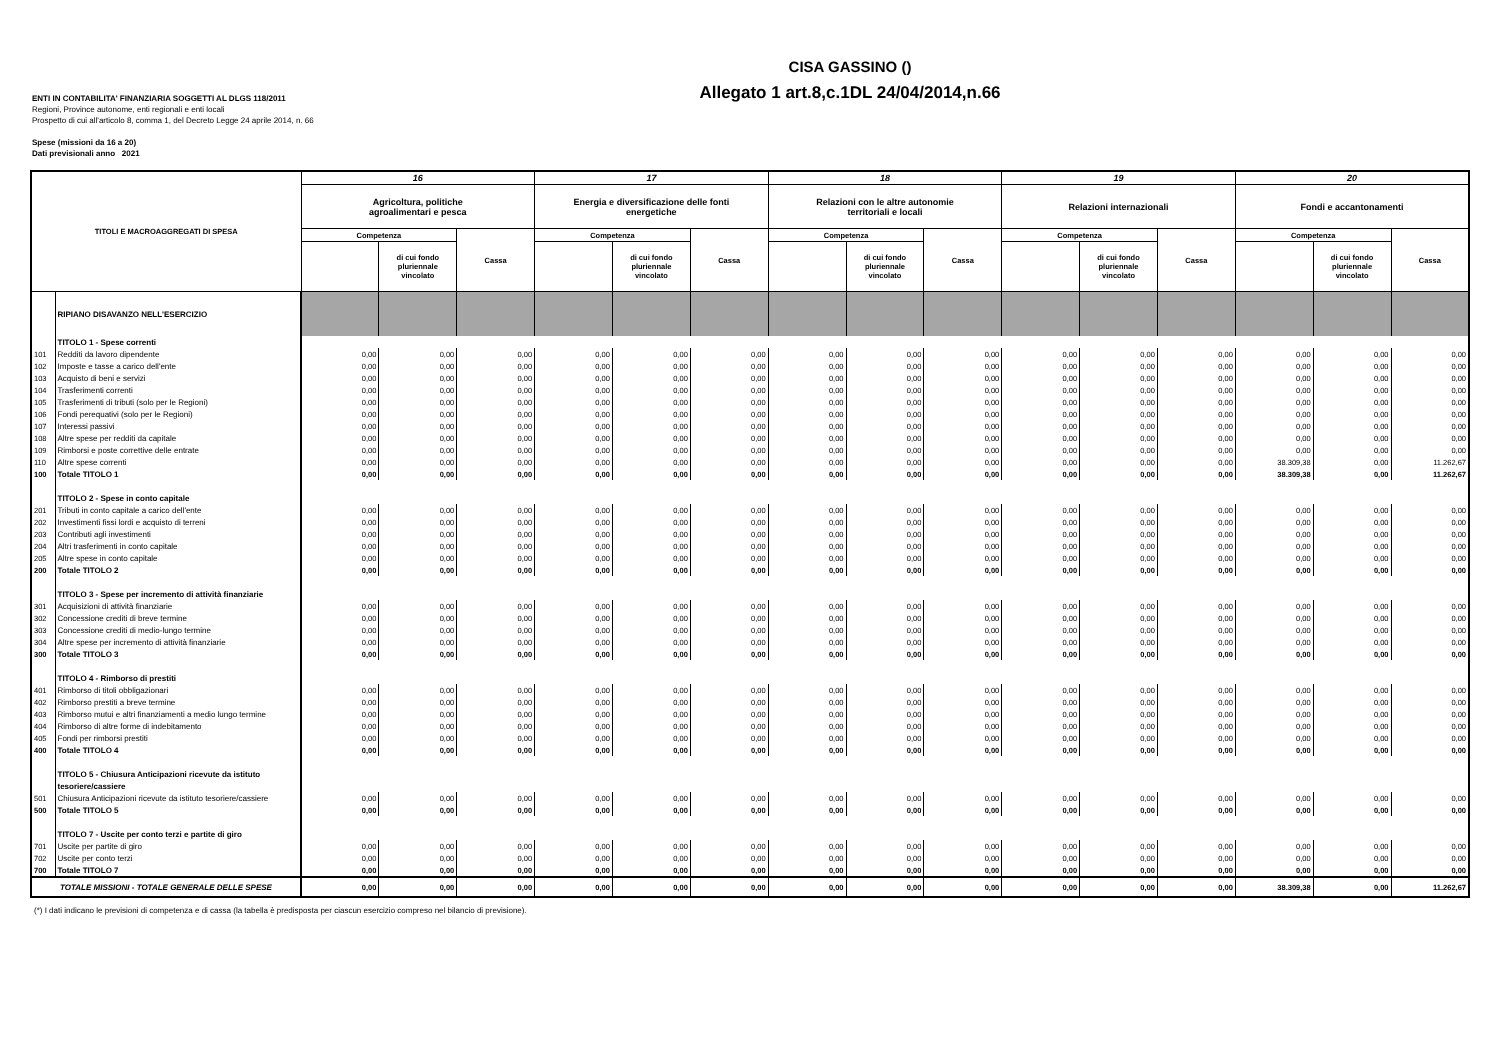CISA GASSINO ()
Allegato 1 art.8,c.1DL 24/04/2014,n.66
ENTI IN CONTABILITA' FINANZIARIA SOGGETTI AL DLGS 118/2011
Regioni, Province autonome, enti regionali e enti locali
Prospetto di cui all'articolo 8, comma 1, del Decreto Legge 24 aprile 2014, n. 66
Spese (missioni da 16 a 20)
Dati previsionali anno 2021
| TITOLI E MACROAGGREGATI DI SPESA | | 16 | | | 17 | | | 18 | | | 19 | | | 20 | | |
| --- | --- | --- | --- | --- | --- | --- | --- | --- | --- | --- | --- | --- | --- | --- | --- | --- |
| | | Agricoltura, politiche agroalimentari e pesca | | | Energia e diversificazione delle fonti energetiche | | | Relazioni con le altre autonomie territoriali e locali | | | Relazioni internazionali | | | Fondi e accantonamenti | | |
| | | Competenza | | Cassa | Competenza | | Cassa | Competenza | | Cassa | Competenza | | Cassa | Competenza | | Cassa |
| | | | di cui fondo pluriennale vincolato | | | di cui fondo pluriennale vincolato | | | di cui fondo pluriennale vincolato | | | di cui fondo pluriennale vincolato | | | di cui fondo pluriennale vincolato | |
| | RIPIANO DISAVANZO NELL'ESERCIZIO | | | | | | | | | | | | | | | |
| | TITOLO 1 - Spese correnti | | | | | | | | | | | | | | | |
| 101 | Redditi da lavoro dipendente | 0,00 | 0,00 | 0,00 | 0,00 | 0,00 | 0,00 | 0,00 | 0,00 | 0,00 | 0,00 | 0,00 | 0,00 | 0,00 | 0,00 | 0,00 |
| 102 | Imposte e tasse a carico dell'ente | 0,00 | 0,00 | 0,00 | 0,00 | 0,00 | 0,00 | 0,00 | 0,00 | 0,00 | 0,00 | 0,00 | 0,00 | 0,00 | 0,00 | 0,00 |
| 103 | Acquisto di beni e servizi | 0,00 | 0,00 | 0,00 | 0,00 | 0,00 | 0,00 | 0,00 | 0,00 | 0,00 | 0,00 | 0,00 | 0,00 | 0,00 | 0,00 | 0,00 |
| 104 | Trasferimenti correnti | 0,00 | 0,00 | 0,00 | 0,00 | 0,00 | 0,00 | 0,00 | 0,00 | 0,00 | 0,00 | 0,00 | 0,00 | 0,00 | 0,00 | 0,00 |
| 105 | Trasferimenti di tributi (solo per le Regioni) | 0,00 | 0,00 | 0,00 | 0,00 | 0,00 | 0,00 | 0,00 | 0,00 | 0,00 | 0,00 | 0,00 | 0,00 | 0,00 | 0,00 | 0,00 |
| 106 | Fondi perequativi (solo per le Regioni) | 0,00 | 0,00 | 0,00 | 0,00 | 0,00 | 0,00 | 0,00 | 0,00 | 0,00 | 0,00 | 0,00 | 0,00 | 0,00 | 0,00 | 0,00 |
| 107 | Interessi passivi | 0,00 | 0,00 | 0,00 | 0,00 | 0,00 | 0,00 | 0,00 | 0,00 | 0,00 | 0,00 | 0,00 | 0,00 | 0,00 | 0,00 | 0,00 |
| 108 | Altre spese per redditi da capitale | 0,00 | 0,00 | 0,00 | 0,00 | 0,00 | 0,00 | 0,00 | 0,00 | 0,00 | 0,00 | 0,00 | 0,00 | 0,00 | 0,00 | 0,00 |
| 109 | Rimborsi e poste correttive delle entrate | 0,00 | 0,00 | 0,00 | 0,00 | 0,00 | 0,00 | 0,00 | 0,00 | 0,00 | 0,00 | 0,00 | 0,00 | 0,00 | 0,00 | 0,00 |
| 110 | Altre spese correnti | 0,00 | 0,00 | 0,00 | 0,00 | 0,00 | 0,00 | 0,00 | 0,00 | 0,00 | 0,00 | 0,00 | 0,00 | 38.309,38 | 0,00 | 11.262,67 |
| 100 | Totale TITOLO 1 | 0,00 | 0,00 | 0,00 | 0,00 | 0,00 | 0,00 | 0,00 | 0,00 | 0,00 | 0,00 | 0,00 | 0,00 | 38.309,38 | 0,00 | 11.262,67 |
| | TITOLO 2 - Spese in conto capitale | | | | | | | | | | | | | | | |
| 201 | Tributi in conto capitale a carico dell'ente | 0,00 | 0,00 | 0,00 | 0,00 | 0,00 | 0,00 | 0,00 | 0,00 | 0,00 | 0,00 | 0,00 | 0,00 | 0,00 | 0,00 | 0,00 |
| 202 | Investimenti fissi lordi e acquisto di terreni | 0,00 | 0,00 | 0,00 | 0,00 | 0,00 | 0,00 | 0,00 | 0,00 | 0,00 | 0,00 | 0,00 | 0,00 | 0,00 | 0,00 | 0,00 |
| 203 | Contributi agli investimenti | 0,00 | 0,00 | 0,00 | 0,00 | 0,00 | 0,00 | 0,00 | 0,00 | 0,00 | 0,00 | 0,00 | 0,00 | 0,00 | 0,00 | 0,00 |
| 204 | Altri trasferimenti in conto capitale | 0,00 | 0,00 | 0,00 | 0,00 | 0,00 | 0,00 | 0,00 | 0,00 | 0,00 | 0,00 | 0,00 | 0,00 | 0,00 | 0,00 | 0,00 |
| 205 | Altre spese in conto capitale | 0,00 | 0,00 | 0,00 | 0,00 | 0,00 | 0,00 | 0,00 | 0,00 | 0,00 | 0,00 | 0,00 | 0,00 | 0,00 | 0,00 | 0,00 |
| 200 | Totale TITOLO 2 | 0,00 | 0,00 | 0,00 | 0,00 | 0,00 | 0,00 | 0,00 | 0,00 | 0,00 | 0,00 | 0,00 | 0,00 | 0,00 | 0,00 | 0,00 |
| | TITOLO 3 - Spese per incremento di attività finanziarie | | | | | | | | | | | | | | | |
| 301 | Acquisizioni di attività finanziarie | 0,00 | 0,00 | 0,00 | 0,00 | 0,00 | 0,00 | 0,00 | 0,00 | 0,00 | 0,00 | 0,00 | 0,00 | 0,00 | 0,00 | 0,00 |
| 302 | Concessione crediti di breve termine | 0,00 | 0,00 | 0,00 | 0,00 | 0,00 | 0,00 | 0,00 | 0,00 | 0,00 | 0,00 | 0,00 | 0,00 | 0,00 | 0,00 | 0,00 |
| 303 | Concessione crediti di medio-lungo termine | 0,00 | 0,00 | 0,00 | 0,00 | 0,00 | 0,00 | 0,00 | 0,00 | 0,00 | 0,00 | 0,00 | 0,00 | 0,00 | 0,00 | 0,00 |
| 304 | Altre spese per incremento di attività finanziarie | 0,00 | 0,00 | 0,00 | 0,00 | 0,00 | 0,00 | 0,00 | 0,00 | 0,00 | 0,00 | 0,00 | 0,00 | 0,00 | 0,00 | 0,00 |
| 300 | Totale TITOLO 3 | 0,00 | 0,00 | 0,00 | 0,00 | 0,00 | 0,00 | 0,00 | 0,00 | 0,00 | 0,00 | 0,00 | 0,00 | 0,00 | 0,00 | 0,00 |
| | TITOLO 4 - Rimborso di prestiti | | | | | | | | | | | | | | | |
| 401 | Rimborso di titoli obbligazionari | 0,00 | 0,00 | 0,00 | 0,00 | 0,00 | 0,00 | 0,00 | 0,00 | 0,00 | 0,00 | 0,00 | 0,00 | 0,00 | 0,00 | 0,00 |
| 402 | Rimborso prestiti a breve termine | 0,00 | 0,00 | 0,00 | 0,00 | 0,00 | 0,00 | 0,00 | 0,00 | 0,00 | 0,00 | 0,00 | 0,00 | 0,00 | 0,00 | 0,00 |
| 403 | Rimborso mutui e altri finanziamenti a medio lungo termine | 0,00 | 0,00 | 0,00 | 0,00 | 0,00 | 0,00 | 0,00 | 0,00 | 0,00 | 0,00 | 0,00 | 0,00 | 0,00 | 0,00 | 0,00 |
| 404 | Rimborso di altre forme di indebitamento | 0,00 | 0,00 | 0,00 | 0,00 | 0,00 | 0,00 | 0,00 | 0,00 | 0,00 | 0,00 | 0,00 | 0,00 | 0,00 | 0,00 | 0,00 |
| 405 | Fondi per rimborsi prestiti | 0,00 | 0,00 | 0,00 | 0,00 | 0,00 | 0,00 | 0,00 | 0,00 | 0,00 | 0,00 | 0,00 | 0,00 | 0,00 | 0,00 | 0,00 |
| 400 | Totale TITOLO 4 | 0,00 | 0,00 | 0,00 | 0,00 | 0,00 | 0,00 | 0,00 | 0,00 | 0,00 | 0,00 | 0,00 | 0,00 | 0,00 | 0,00 | 0,00 |
| | TITOLO 5 - Chiusura Anticipazioni ricevute da istituto | | | | | | | | | | | | | | | |
| | tesoriere/cassiere | | | | | | | | | | | | | | | |
| 501 | Chiusura Anticipazioni ricevute da istituto tesoriere/cassiere | 0,00 | 0,00 | 0,00 | 0,00 | 0,00 | 0,00 | 0,00 | 0,00 | 0,00 | 0,00 | 0,00 | 0,00 | 0,00 | 0,00 | 0,00 |
| 500 | Totale TITOLO 5 | 0,00 | 0,00 | 0,00 | 0,00 | 0,00 | 0,00 | 0,00 | 0,00 | 0,00 | 0,00 | 0,00 | 0,00 | 0,00 | 0,00 | 0,00 |
| | TITOLO 7 - Uscite per conto terzi e partite di giro | | | | | | | | | | | | | | | |
| 701 | Uscite per partite di giro | 0,00 | 0,00 | 0,00 | 0,00 | 0,00 | 0,00 | 0,00 | 0,00 | 0,00 | 0,00 | 0,00 | 0,00 | 0,00 | 0,00 | 0,00 |
| 702 | Uscite per conto terzi | 0,00 | 0,00 | 0,00 | 0,00 | 0,00 | 0,00 | 0,00 | 0,00 | 0,00 | 0,00 | 0,00 | 0,00 | 0,00 | 0,00 | 0,00 |
| 700 | Totale TITOLO 7 | 0,00 | 0,00 | 0,00 | 0,00 | 0,00 | 0,00 | 0,00 | 0,00 | 0,00 | 0,00 | 0,00 | 0,00 | 0,00 | 0,00 | 0,00 |
| TOTALE MISSIONI - TOTALE GENERALE DELLE SPESE | | 0,00 | 0,00 | 0,00 | 0,00 | 0,00 | 0,00 | 0,00 | 0,00 | 0,00 | 0,00 | 0,00 | 0,00 | 38.309,38 | 0,00 | 11.262,67 |
(*) I dati indicano le previsioni di competenza e di cassa (la tabella è predisposta per ciascun esercizio compreso nel bilancio di previsione).